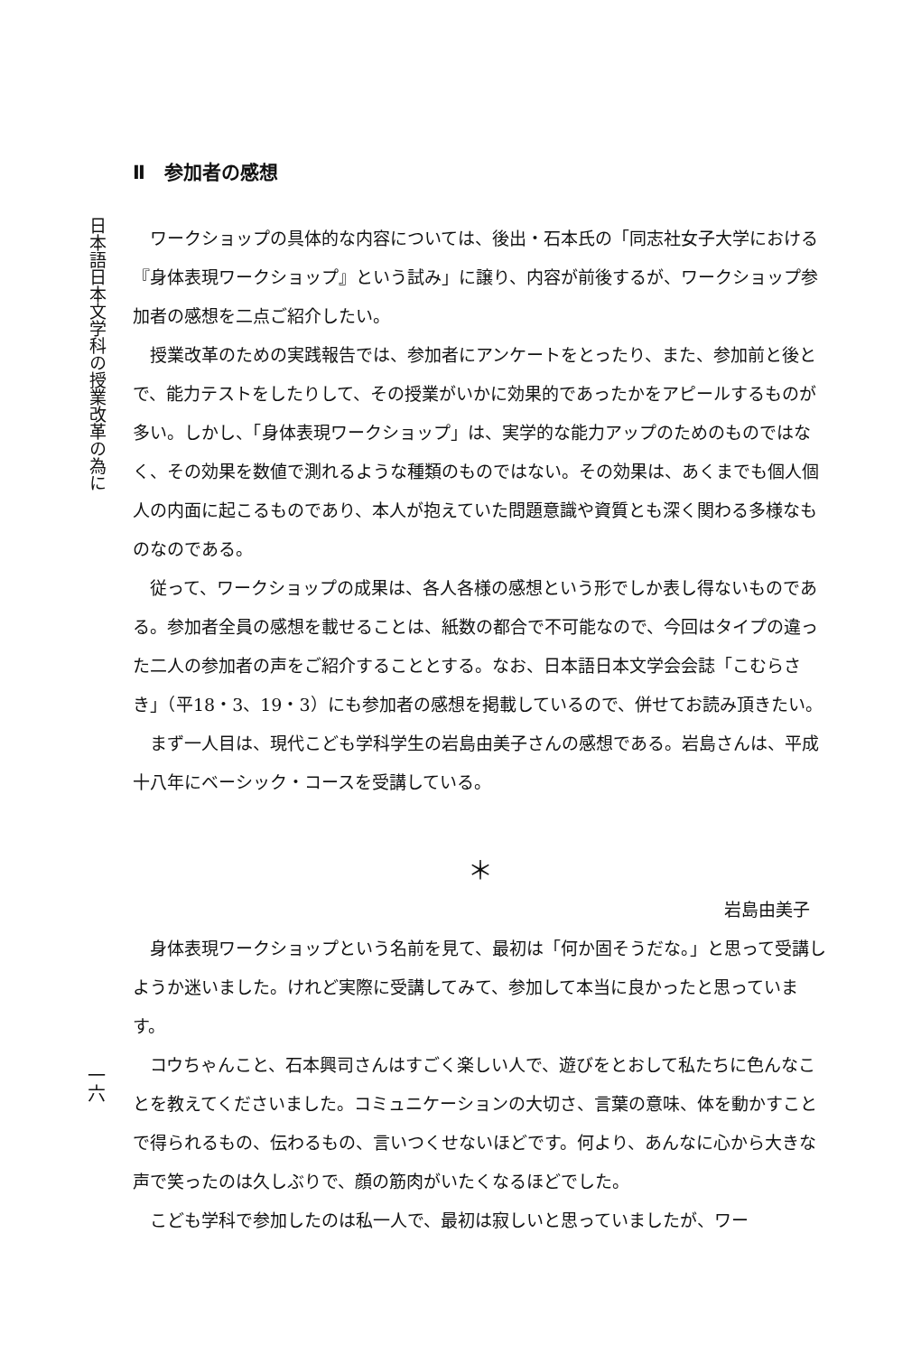日本語日本文学科の授業改革の為に
一六
Ⅱ　参加者の感想
ワークショップの具体的な内容については、後出・石本氏の「同志社女子大学における『身体表現ワークショップ』という試み」に譲り、内容が前後するが、ワークショップ参加者の感想を二点ご紹介したい。
授業改革のための実践報告では、参加者にアンケートをとったり、また、参加前と後とで、能力テストをしたりして、その授業がいかに効果的であったかをアピールするものが多い。しかし、「身体表現ワークショップ」は、実学的な能力アップのためのものではなく、その効果を数値で測れるような種類のものではない。その効果は、あくまでも個人個人の内面に起こるものであり、本人が抱えていた問題意識や資質とも深く関わる多様なものなのである。
従って、ワークショップの成果は、各人各様の感想という形でしか表し得ないものである。参加者全員の感想を載せることは、紙数の都合で不可能なので、今回はタイプの違った二人の参加者の声をご紹介することとする。なお、日本語日本文学会会誌「こむらさき」（平18・3、19・3）にも参加者の感想を掲載しているので、併せてお読み頂きたい。
まず一人目は、現代こども学科学生の岩島由美子さんの感想である。岩島さんは、平成十八年にベーシック・コースを受講している。
＊
岩島由美子
身体表現ワークショップという名前を見て、最初は「何か固そうだな。」と思って受講しようか迷いました。けれど実際に受講してみて、参加して本当に良かったと思っています。
コウちゃんこと、石本興司さんはすごく楽しい人で、遊びをとおして私たちに色んなことを教えてくださいました。コミュニケーションの大切さ、言葉の意味、体を動かすことで得られるもの、伝わるもの、言いつくせないほどです。何より、あんなに心から大きな声で笑ったのは久しぶりで、顔の筋肉がいたくなるほどでした。
こども学科で参加したのは私一人で、最初は寂しいと思っていましたが、ワー